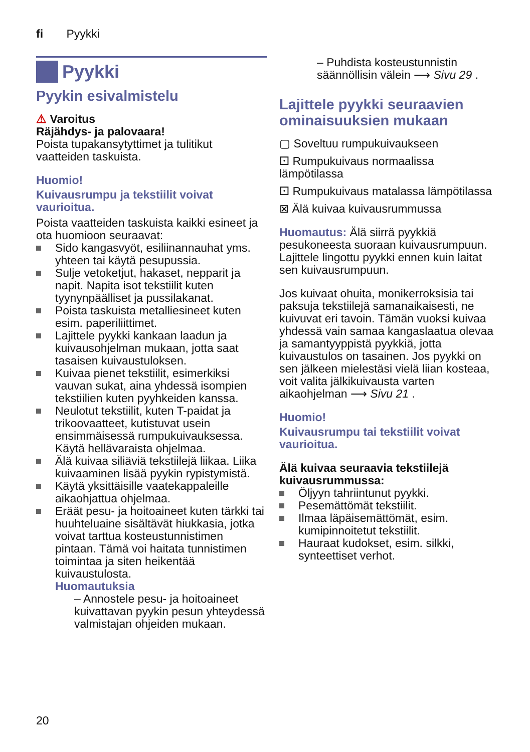fi Pyykki
Pyykki
Pyykin esivalmistelu
⚠ Varoitus
Räjähdys- ja palovaara!
Poista tupakansytyttimet ja tulitikut vaatteiden taskuista.
Huomio!
Kuivausrumpu ja tekstiilit voivat vaurioitua.
Poista vaatteiden taskuista kaikki esineet ja ota huomioon seuraavat:
Sido kangasvyöt, esiliinannauhat yms. yhteen tai käytä pesupussia.
Sulje vetoketjut, hakaset, nepparit ja napit. Napita isot tekstiilit kuten tyynynpäälliset ja pussilakanat.
Poista taskuista metalliesineet kuten esim. paperiliittimet.
Lajittele pyykki kankaan laadun ja kuivausohjelman mukaan, jotta saat tasaisen kuivaustuloksen.
Kuivaa pienet tekstiilit, esimerkiksi vauvan sukat, aina yhdessä isompien tekstiilien kuten pyyhkeiden kanssa.
Neulotut tekstiilit, kuten T-paidat ja trikoovaatteet, kutistuvat usein ensimmäisessä rumpukuivauksessa. Käytä hellävaraista ohjelmaa.
Älä kuivaa siliäviä tekstiilejä liikaa. Liika kuivaaminen lisää pyykin rypistymistä.
Käytä yksittäisille vaatekappaleille aikaohjattua ohjelmaa.
Eräät pesu- ja hoitoaineet kuten tärkki tai huuhteluaine sisältävät hiukkasia, jotka voivat tarttua kosteustunnistimen pintaan. Tämä voi haitata tunnistimen toimintaa ja siten heikentää kuivaustulosta.
Huomautuksia
– Annostele pesu- ja hoitoaineet kuivattavan pyykin pesun yhteydessä valmistajan ohjeiden mukaan.
– Puhdista kosteustunnistin säännöllisin välein ⟶ Sivu 29 .
Lajittele pyykki seuraavien ominaisuuksien mukaan
▢ Soveltuu rumpukuivaukseen
⚀ Rumpukuivaus normaalissa lämpötilassa
⚀ Rumpukuivaus matalassa lämpötilassa
⊠ Älä kuivaa kuivausrummussa
Huomautus: Älä siirrä pyykkiä pesukoneesta suoraan kuivausrumpuun. Lajittele lingottu pyykki ennen kuin laitat sen kuivausrumpuun.
Jos kuivaat ohuita, monikerroksisia tai paksuja tekstiilejä samanaikaisesti, ne kuivuvat eri tavoin. Tämän vuoksi kuivaa yhdessä vain samaa kangaslaatua olevaa ja samantyyppistä pyykkiä, jotta kuivaustulos on tasainen. Jos pyykki on sen jälkeen mielestäsi vielä liian kosteaa, voit valita jälkikuivausta varten aikaohjelman ⟶ Sivu 21 .
Huomio!
Kuivausrumpu tai tekstiilit voivat vaurioitua.
Älä kuivaa seuraavia tekstiilejä kuivausrummussa:
Öljyyn tahriintunut pyykki.
Pesemättömät tekstiilit.
Ilmaa läpäisemättömät, esim. kumipinnoitetut tekstiilit.
Hauraat kudokset, esim. silkki, synteettiset verhot.
20